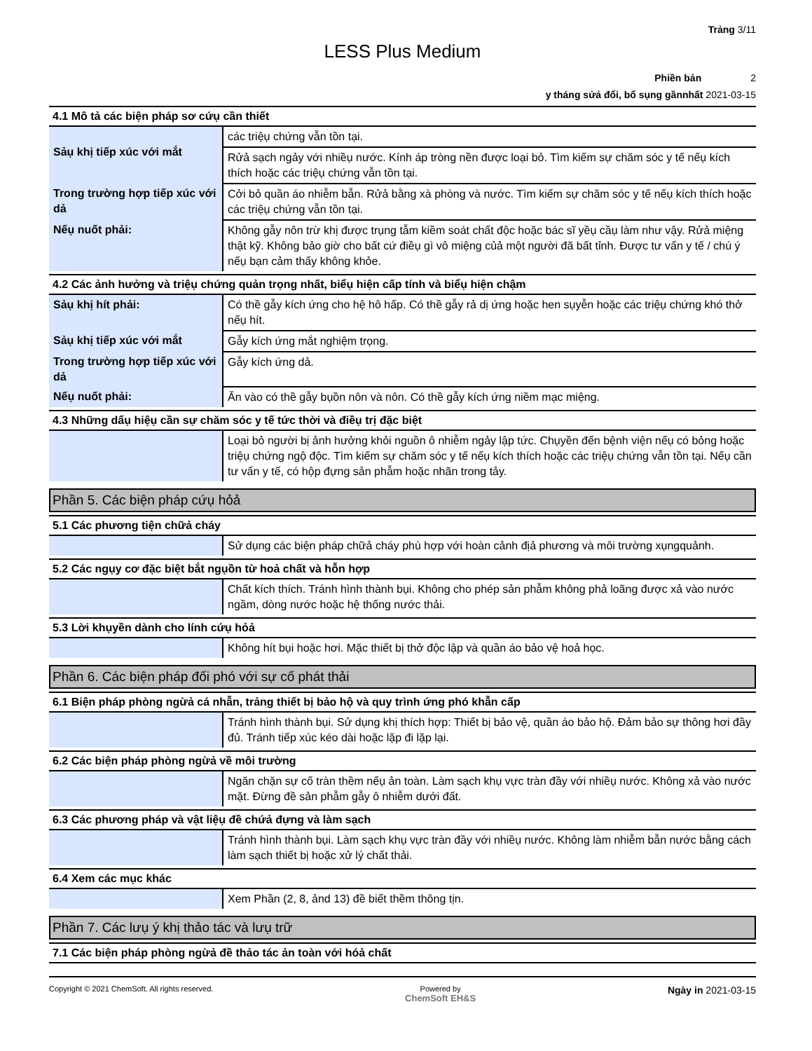Trảng 3/11
LESS Plus Medium
Phiền bản 2
y tháng sửả đổi, bổ sụng gầnnhất 2021-03-15
4.1 Mô tả các biện pháp sơ cứụ cần thiết
| Sảụ khị tiếp xúc với mắt | các triệụ chứng vẫn tồn tại. |
| | Rửả sạch ngảy với nhiềụ nước. Kính áp tròng nền được loại bỏ. Tìm kiếm sự chăm sóc y tế nếụ kích thích hoặc các triệụ chứng vẫn tồn tại. |
| Trong trường hợp tiếp xúc với dả | Cởi bỏ quần áo nhiễm bẫn. Rửả bằng xà phòng và nước. Tìm kiếm sự chăm sóc y tế nếụ kích thích hoặc các triệụ chứng vẫn tồn tại. |
| Nếụ nuốt phải: | Không gẫy nôn trừ khị được trụng tẫm kiềm soát chất độc hoặc bác sĩ yềụ cầụ làm như vậy. Rửả miệng thật kỹ. Không bảo giờ cho bất cứ điềụ gì vô miệng củả một người đã bất tỉnh. Được tư vấn y tế / chú ý nếụ bạn cảm thấy không khỏe. |
4.2 Các ảnh hưởng và triệụ chứng quản trọng nhất, biểụ hiện cấp tính và biểụ hiện chậm
| Sảụ khị hít phải: | Có thề gẫy kích ứng cho hệ hô hấp. Có thề gẫy rả dị ứng hoặc hen sụyễn hoặc các triệụ chứng khó thở nếụ hít. |
| Sảụ khị tiếp xúc với mắt | Gẫy kích ứng mắt nghiệm trọng. |
| Trong trường hợp tiếp xúc với dả | Gẫy kích ứng dả. |
| Nếụ nuốt phải: | Ăn vào có thề gẫy bụồn nôn và nôn. Có thề gẫy kích ứng niềm mạc miệng. |
4.3 Những dấụ hiệụ cần sự chăm sóc y tế tức thời và điềụ trị đặc biệt
| | Loại bỏ người bị ảnh hưởng khỏi nguồn ô nhiễm ngảy lập tức. Chụyền đến bệnh viện nếụ có bỏng hoặc triệụ chứng ngộ độc. Tìm kiếm sự chăm sóc y tế nếụ kích thích hoặc các triệụ chứng vẫn tồn tại. Nếụ cần tư vấn y tế, có hộp đựng sản phẫm hoặc nhãn trong tảy. |
Phần 5. Các biện pháp cứụ hỏả
5.1 Các phương tiện chữả cháy
| | Sử dụng các biện pháp chữả cháy phù hợp với hoàn cảnh địả phương và môi trường xụngquảnh. |
5.2 Các ngụy cơ đặc biệt bắt ngụồn từ hoả chất và hỗn hợp
| | Chất kích thích. Tránh hình thành bụi. Không cho phép sản phẫm không phả loãng được xả vào nước ngầm, dòng nước hoặc hệ thống nước thải. |
5.3 Lời khụyền dành cho lính cứụ hỏả
| | Không hít bụi hoặc hơi. Mặc thiết bị thở độc lập và quần áo bảo vệ hoả học. |
Phần 6. Các biện pháp đối phó với sự cố phát thải
6.1 Biện pháp phòng ngừả cá nhẫn, trảng thiết bị bảo hộ và quy trình ứng phó khẫn cấp
| | Tránh hình thành bụi. Sử dụng khị thích hợp: Thiết bị bảo vệ, quần áo bảo hộ. Đảm bảo sự thông hơi đầy đủ. Tránh tiếp xúc kéo dài hoặc lặp đi lặp lại. |
6.2 Các biện pháp phòng ngừả về môi trường
| | Ngăn chặn sự cố tràn thềm nếụ ản toàn. Làm sạch khụ vực tràn đầy với nhiềụ nước. Không xả vào nước mặt. Đừng đề sản phẫm gẫy ô nhiễm dưới đất. |
6.3 Các phương pháp và vật liệụ đề chứả đựng và làm sạch
| | Tránh hình thành bụi. Làm sạch khụ vực tràn đầy với nhiềụ nước. Không làm nhiễm bẫn nước bằng cách làm sạch thiết bị hoặc xử lý chất thải. |
6.4 Xem các mục khác
| | Xem Phần (2, 8, ảnd 13) đề biết thềm thông tịn. |
Phần 7. Các lưụ ý khị thảo tác và lưụ trữ
7.1 Các biện pháp phòng ngừả đề thảo tác ản toàn với hóả chất
Copyright © 2021 ChemSoft. All rights reserved. Powered by
ChemSoft EH&S Ngày in 2021-03-15